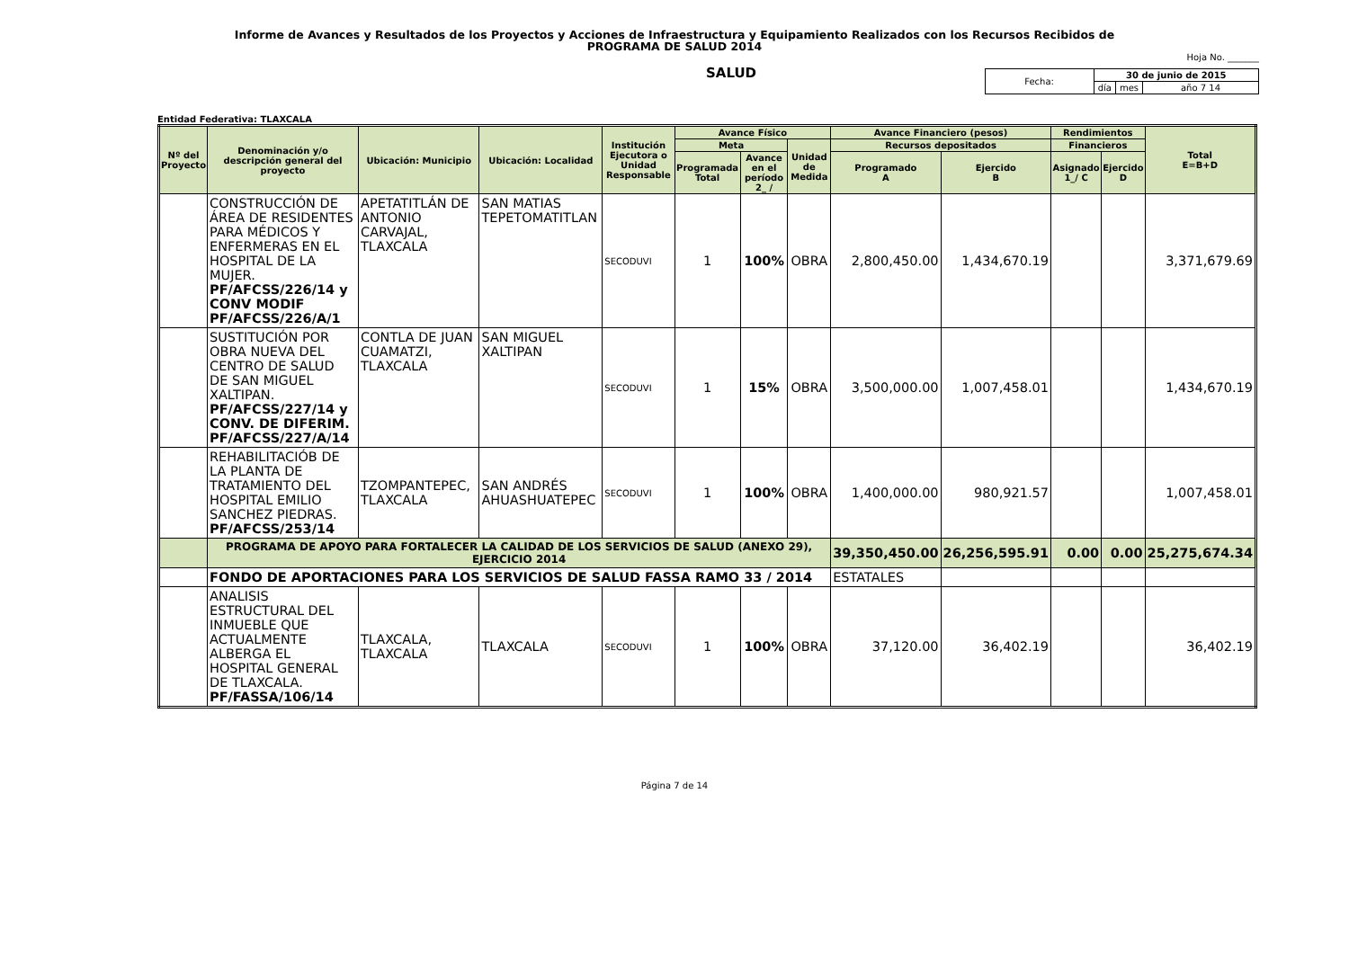Informe de Avances y Resultados de los Proyectos y Acciones de Infraestructura y Equipamiento Realizados con los Recursos Recibidos de
PROGRAMA DE SALUD 2014
Hoja No. _______
SALUD
| Fecha: | 30 de junio de 2015 | | |
| | día | mes | año 7 14 |
Entidad Federativa: TLAXCALA
| Nº del Proyecto | Denominación y/o descripción general del proyecto | Ubicación: Municipio | Ubicación: Localidad | Institución Ejecutora o Unidad Responsable | Avance Físico | | | Avance Financiero (pesos) | | Rendimientos | | Total E=B+D |
| --- | --- | --- | --- | --- | --- | --- | --- | --- | --- | --- | --- | --- |
| | | | | | Meta | | Unidad de Medida | Recursos depositados | | Financieros | | |
| | | | | | Programada Total | Avance en el período 2_ / | | Programado A | Ejercido B | Asignado 1_/ C | Ejercido D | |
| | CONSTRUCCIÓN DE ÁREA DE RESIDENTES PARA MÉDICOS Y ENFERMERAS EN EL HOSPITAL DE LA MUJER. PF/AFCSS/226/14 y CONV MODIF PF/AFCSS/226/A/1 | APETATITLÁN DE ANTONIO CARVAJAL, TLAXCALA | SAN MATIAS TEPETOMATITLAN | SECODUVI | 1 | 100% | OBRA | 2,800,450.00 | 1,434,670.19 | | | 3,371,679.69 |
| | SUSTITUCIÓN POR OBRA NUEVA DEL CENTRO DE SALUD DE SAN MIGUEL XALTIPAN. PF/AFCSS/227/14 y CONV. DE DIFERIM. PF/AFCSS/227/A/14 | CONTLA DE JUAN CUAMATZI, TLAXCALA | SAN MIGUEL XALTIPAN | SECODUVI | 1 | 15% | OBRA | 3,500,000.00 | 1,007,458.01 | | | 1,434,670.19 |
| | REHABILITACIÓB DE LA PLANTA DE TRATAMIENTO DEL HOSPITAL EMILIO SANCHEZ PIEDRAS. PF/AFCSS/253/14 | TZOMPANTEPEC, TLAXCALA | SAN ANDRÉS AHUASHUATEPEC | SECODUVI | 1 | 100% | OBRA | 1,400,000.00 | 980,921.57 | | | 1,007,458.01 |
| | PROGRAMA DE APOYO PARA FORTALECER LA CALIDAD DE LOS SERVICIOS DE SALUD (ANEXO 29), EJERCICIO 2014 | | | | | | | 39,350,450.00 | 26,256,595.91 | 0.00 | 0.00 | 25,275,674.34 |
| | FONDO DE APORTACIONES PARA LOS SERVICIOS DE SALUD FASSA RAMO 33 / 2014 | | | | | | | ESTATALES | | | | |
| | ANALISIS ESTRUCTURAL DEL INMUEBLE QUE ACTUALMENTE ALBERGA EL HOSPITAL GENERAL DE TLAXCALA. PF/FASSA/106/14 | TLAXCALA, TLAXCALA | TLAXCALA | SECODUVI | 1 | 100% | OBRA | 37,120.00 | 36,402.19 | | | 36,402.19 |
Página 7 de 14